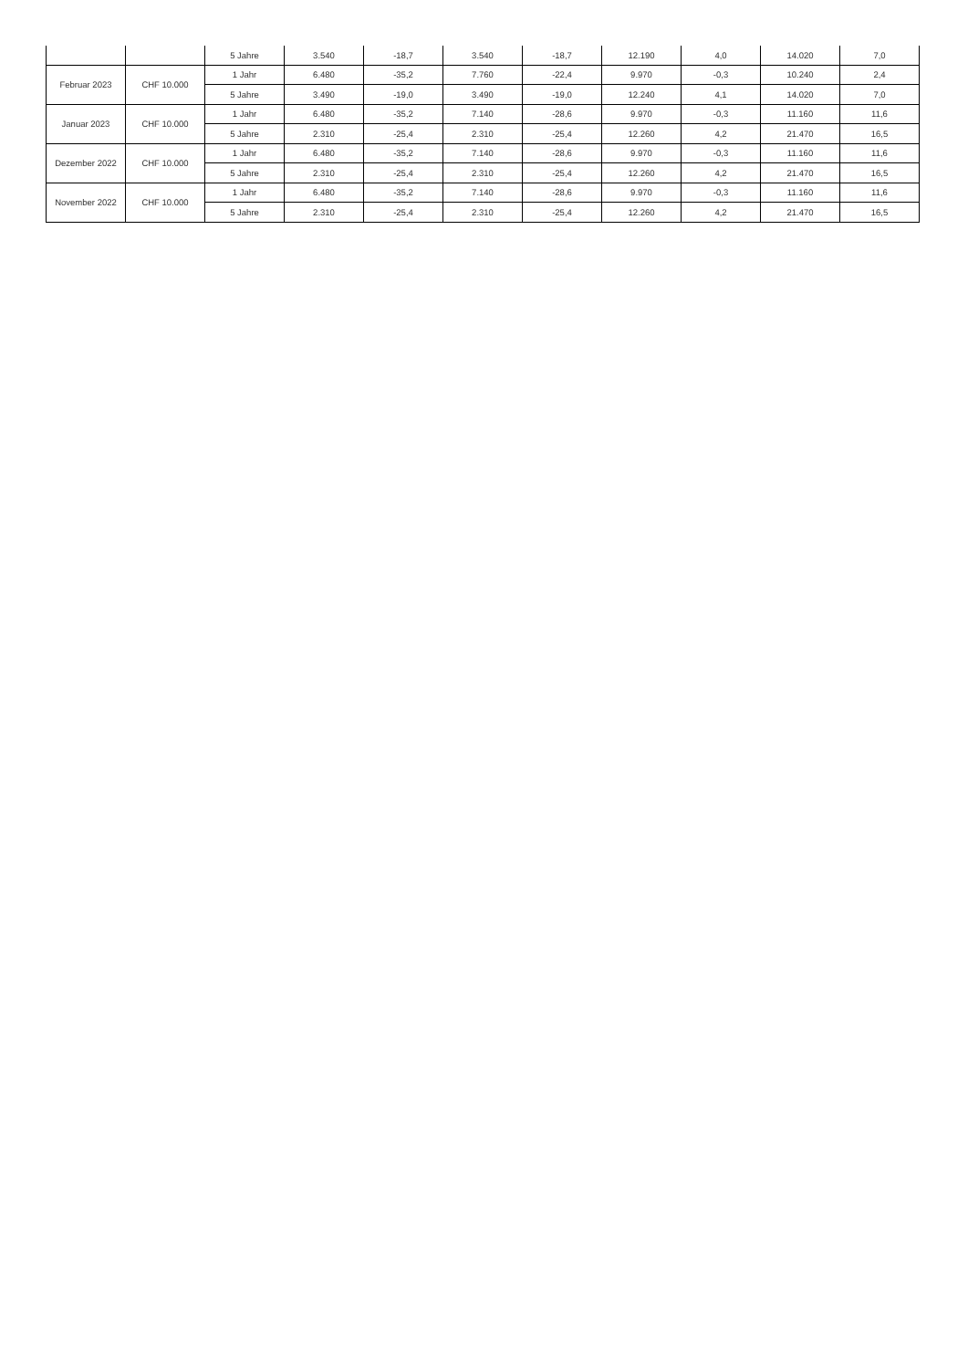| | | 5 Jahre | 3.540 | -18,7 | 3.540 | -18,7 | 12.190 | 4,0 | 14.020 | 7,0 |
| Februar 2023 | CHF 10.000 | 1 Jahr | 6.480 | -35,2 | 7.760 | -22,4 | 9.970 | -0,3 | 10.240 | 2,4 |
| | | 5 Jahre | 3.490 | -19,0 | 3.490 | -19,0 | 12.240 | 4,1 | 14.020 | 7,0 |
| Januar 2023 | CHF 10.000 | 1 Jahr | 6.480 | -35,2 | 7.140 | -28,6 | 9.970 | -0,3 | 11.160 | 11,6 |
| | | 5 Jahre | 2.310 | -25,4 | 2.310 | -25,4 | 12.260 | 4,2 | 21.470 | 16,5 |
| Dezember 2022 | CHF 10.000 | 1 Jahr | 6.480 | -35,2 | 7.140 | -28,6 | 9.970 | -0,3 | 11.160 | 11,6 |
| | | 5 Jahre | 2.310 | -25,4 | 2.310 | -25,4 | 12.260 | 4,2 | 21.470 | 16,5 |
| November 2022 | CHF 10.000 | 1 Jahr | 6.480 | -35,2 | 7.140 | -28,6 | 9.970 | -0,3 | 11.160 | 11,6 |
| | | 5 Jahre | 2.310 | -25,4 | 2.310 | -25,4 | 12.260 | 4,2 | 21.470 | 16,5 |